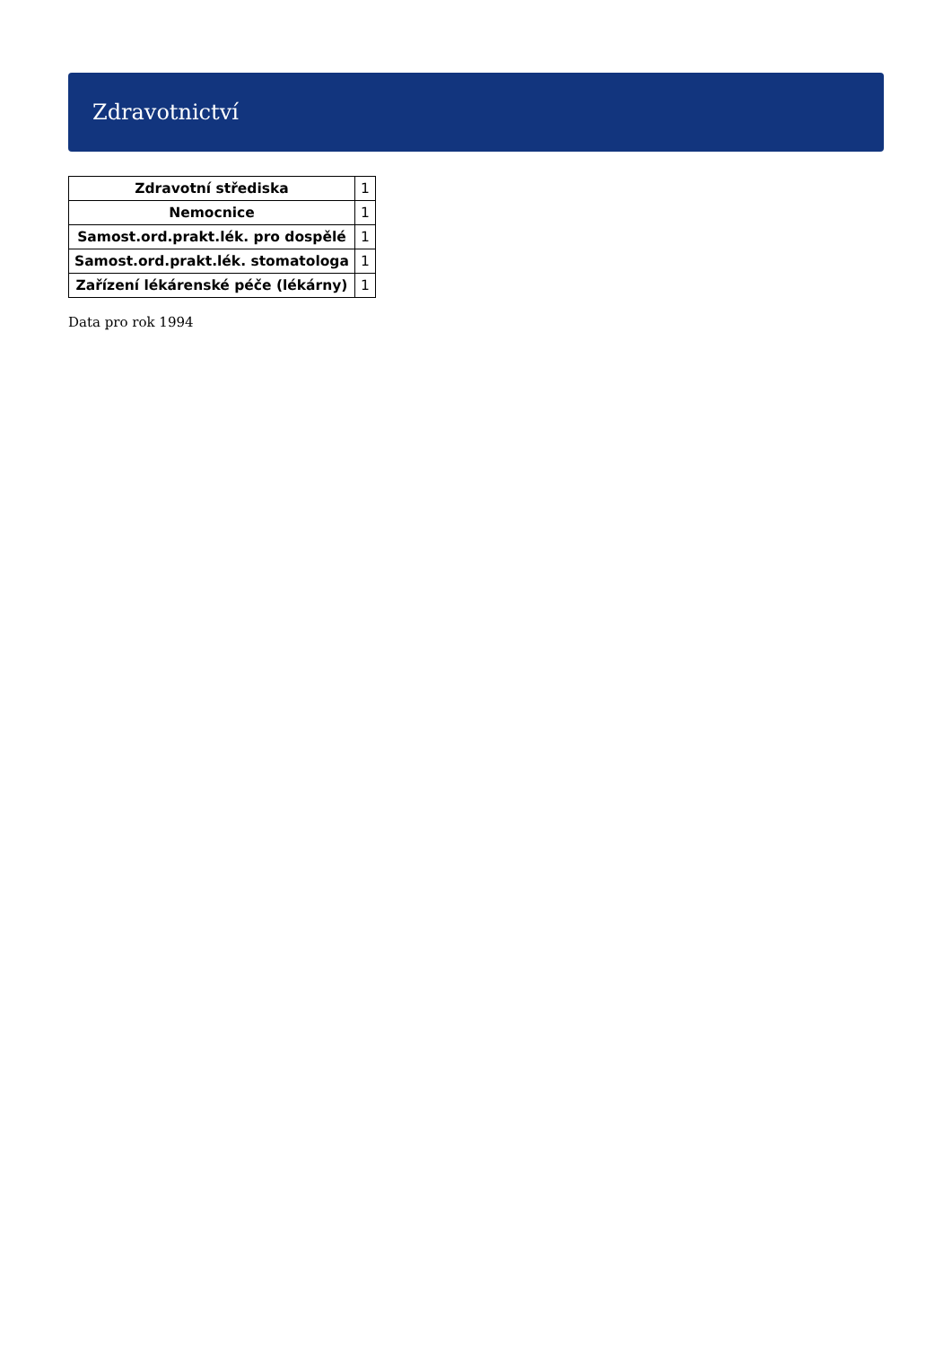Zdravotnictví
| Zdravotní střediska | 1 |
| Nemocnice | 1 |
| Samost.ord.prakt.lék. pro dospělé | 1 |
| Samost.ord.prakt.lék. stomatologa | 1 |
| Zařízení lékárenské péče (lékárny) | 1 |
Data pro rok 1994